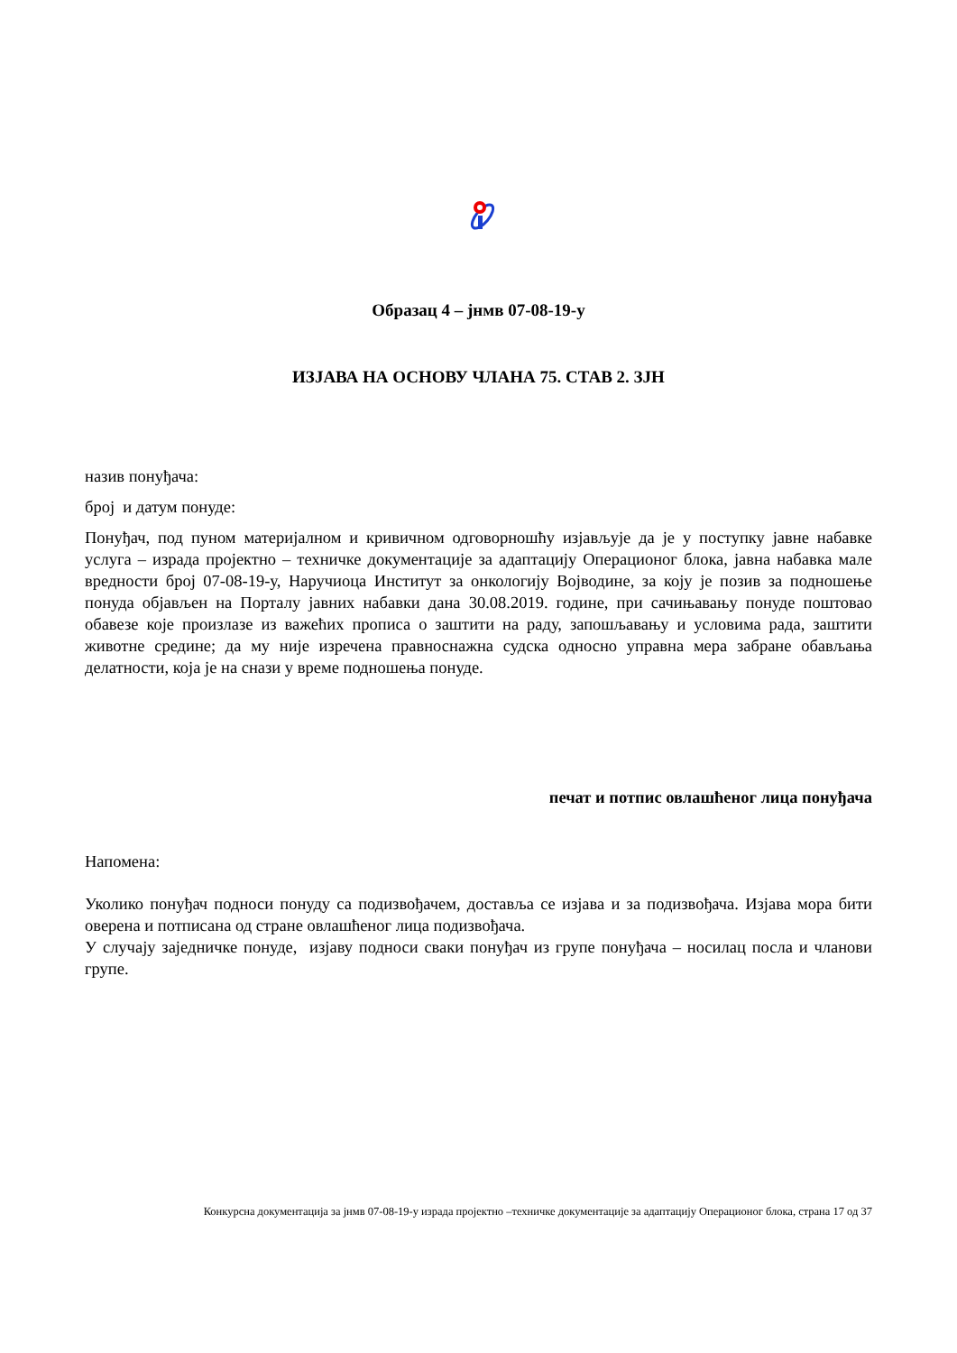Образац 4 – јнмв 07-08-19-у
ИЗЈАВА НА ОСНОВУ ЧЛАНА 75. СТАВ 2. ЗЈН
назив понуђача:
број и датум понуде:
Понуђач, под пуном материјалном и кривичном одговорношћу изјављује да је у поступку јавне набавке услуга – израда пројектно – техничке документације за адаптацију Операционог блока, јавна набавка мале вредности број 07-08-19-у, Наручиоца Институт за онкологију Војводине, за коју је позив за подношење понуда објављен на Порталу јавних набавки дана 30.08.2019. године, при сачињавању понуде поштовао обавезе које произлазе из важећих прописа о заштити на раду, запошљавању и условима рада, заштити животне средине; да му није изречена правноснажна судска односно управна мера забране обављања делатности, која је на снази у време подношења понуде.
печат и потпис овлашћеног лица понуђача
Напомена:
Уколико понуђач подноси понуду са подизвођачем, доставља се изјава и за подизвођача. Изјава мора бити оверена и потписана од стране овлашћеног лица подизвођача.
У случају заједничке понуде, изјаву подноси сваки понуђач из групе понуђача – носилац посла и чланови групе.
Конкурсна документација за јнмв 07-08-19-у израда пројектно –техничке документације за адаптацију Операционог блока, страна 17 од 37